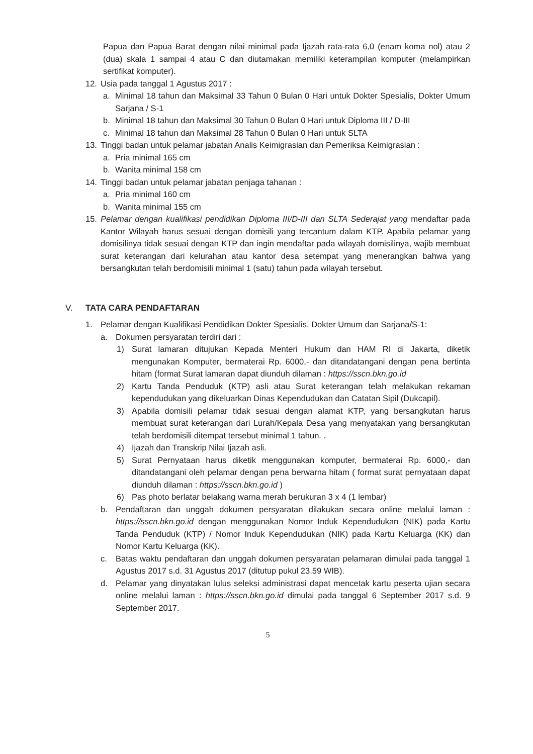Papua dan Papua Barat dengan nilai minimal pada Ijazah rata-rata 6,0 (enam koma nol) atau 2 (dua) skala 1 sampai 4 atau C dan diutamakan memiliki keterampilan komputer (melampirkan sertifikat komputer).
12. Usia pada tanggal 1 Agustus 2017 :
a. Minimal 18 tahun dan Maksimal 33 Tahun 0 Bulan 0 Hari untuk Dokter Spesialis, Dokter Umum Sarjana / S-1
b. Minimal 18 tahun dan Maksimal 30 Tahun 0 Bulan 0 Hari untuk Diploma III / D-III
c. Minimal 18 tahun dan Maksimal 28 Tahun 0 Bulan 0 Hari untuk SLTA
13. Tinggi badan untuk pelamar jabatan Analis Keimigrasian dan Pemeriksa Keimigrasian :
a. Pria minimal 165 cm
b. Wanita minimal 158 cm
14. Tinggi badan untuk pelamar jabatan penjaga tahanan :
a. Pria minimal 160 cm
b. Wanita minimal 155 cm
15. Pelamar dengan kualifikasi pendidikan Diploma III/D-III dan SLTA Sederajat yang mendaftar pada Kantor Wilayah harus sesuai dengan domisili yang tercantum dalam KTP. Apabila pelamar yang domisilinya tidak sesuai dengan KTP dan ingin mendaftar pada wilayah domisilinya, wajib membuat surat keterangan dari kelurahan atau kantor desa setempat yang menerangkan bahwa yang bersangkutan telah berdomisili minimal 1 (satu) tahun pada wilayah tersebut.
V. TATA CARA PENDAFTARAN
1. Pelamar dengan Kualifikasi Pendidikan Dokter Spesialis, Dokter Umum dan Sarjana/S-1:
a. Dokumen persyaratan terdiri dari :
1) Surat lamaran ditujukan Kepada Menteri Hukum dan HAM RI di Jakarta, diketik mengunakan Komputer, bermaterai Rp. 6000,- dan ditandatangani dengan pena bertinta hitam (format Surat lamaran dapat diunduh dilaman : https://sscn.bkn.go.id
2) Kartu Tanda Penduduk (KTP) asli atau Surat keterangan telah melakukan rekaman kependudukan yang dikeluarkan Dinas Kependudukan dan Catatan Sipil (Dukcapil).
3) Apabila domisili pelamar tidak sesuai dengan alamat KTP, yang bersangkutan harus membuat surat keterangan dari Lurah/Kepala Desa yang menyatakan yang bersangkutan telah berdomisili ditempat tersebut minimal 1 tahun. .
4) Ijazah dan Transkrip Nilai Ijazah asli.
5) Surat Pernyataan harus diketik menggunakan komputer, bermaterai Rp. 6000,- dan ditandatangani oleh pelamar dengan pena berwarna hitam ( format surat pernyataan dapat diunduh dilaman : https://sscn.bkn.go.id )
6) Pas photo berlatar belakang warna merah berukuran 3 x 4 (1 lembar)
b. Pendaftaran dan unggah dokumen persyaratan dilakukan secara online melalui laman : https://sscn.bkn.go.id dengan menggunakan Nomor Induk Kependudukan (NIK) pada Kartu Tanda Penduduk (KTP) / Nomor Induk Kependudukan (NIK) pada Kartu Keluarga (KK) dan Nomor Kartu Keluarga (KK).
c. Batas waktu pendaftaran dan unggah dokumen persyaratan pelamaran dimulai pada tanggal 1 Agustus 2017 s.d. 31 Agustus 2017 (ditutup pukul 23.59 WIB).
d. Pelamar yang dinyatakan lulus seleksi administrasi dapat mencetak kartu peserta ujian secara online melalui laman : https://sscn.bkn.go.id dimulai pada tanggal 6 September 2017 s.d. 9 September 2017.
5